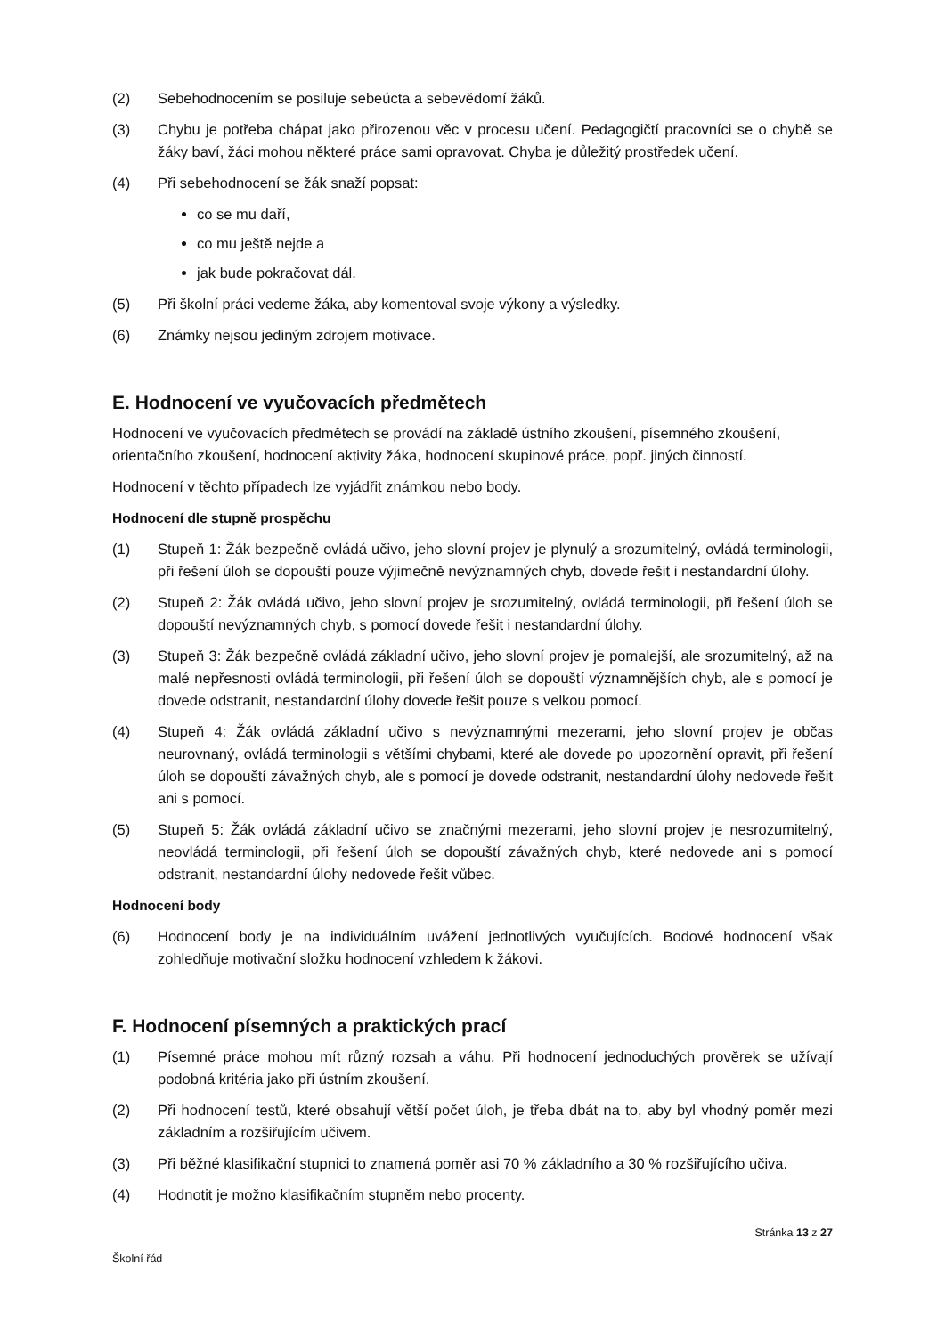(2) Sebehodnocením se posiluje sebeúcta a sebevědomí žáků.
(3) Chybu je potřeba chápat jako přirozenou věc v procesu učení. Pedagogičtí pracovníci se o chybě se žáky baví, žáci mohou některé práce sami opravovat. Chyba je důležitý prostředek učení.
(4) Při sebehodnocení se žák snaží popsat:
co se mu daří,
co mu ještě nejde a
jak bude pokračovat dál.
(5) Při školní práci vedeme žáka, aby komentoval svoje výkony a výsledky.
(6) Známky nejsou jediným zdrojem motivace.
E. Hodnocení ve vyučovacích předmětech
Hodnocení ve vyučovacích předmětech se provádí na základě ústního zkoušení, písemného zkoušení, orientačního zkoušení, hodnocení aktivity žáka, hodnocení skupinové práce, popř. jiných činností.
Hodnocení v těchto případech lze vyjádřit známkou nebo body.
Hodnocení dle stupně prospěchu
(1) Stupeň 1: Žák bezpečně ovládá učivo, jeho slovní projev je plynulý a srozumitelný, ovládá terminologii, při řešení úloh se dopouští pouze výjimečně nevýznamných chyb, dovede řešit i nestandardní úlohy.
(2) Stupeň 2: Žák ovládá učivo, jeho slovní projev je srozumitelný, ovládá terminologii, při řešení úloh se dopouští nevýznamných chyb, s pomocí dovede řešit i nestandardní úlohy.
(3) Stupeň 3: Žák bezpečně ovládá základní učivo, jeho slovní projev je pomalejší, ale srozumitelný, až na malé nepřesnosti ovládá terminologii, při řešení úloh se dopouští významnějších chyb, ale s pomocí je dovede odstranit, nestandardní úlohy dovede řešit pouze s velkou pomocí.
(4) Stupeň 4: Žák ovládá základní učivo s nevýznamnými mezerami, jeho slovní projev je občas neurovnaný, ovládá terminologii s většími chybami, které ale dovede po upozornění opravit, při řešení úloh se dopouští závažných chyb, ale s pomocí je dovede odstranit, nestandardní úlohy nedovede řešit ani s pomocí.
(5) Stupeň 5: Žák ovládá základní učivo se značnými mezerami, jeho slovní projev je nesrozumitelný, neovládá terminologii, při řešení úloh se dopouští závažných chyb, které nedovede ani s pomocí odstranit, nestandardní úlohy nedovede řešit vůbec.
Hodnocení body
(6) Hodnocení body je na individuálním uvážení jednotlivých vyučujících. Bodové hodnocení však zohledňuje motivační složku hodnocení vzhledem k žákovi.
F. Hodnocení písemných a praktických prací
(1) Písemné práce mohou mít různý rozsah a váhu. Při hodnocení jednoduchých prověrek se užívají podobná kritéria jako při ústním zkoušení.
(2) Při hodnocení testů, které obsahují větší počet úloh, je třeba dbát na to, aby byl vhodný poměr mezi základním a rozšiřujícím učivem.
(3) Při běžné klasifikační stupnici to znamená poměr asi 70 % základního a 30 % rozšiřujícího učiva.
(4) Hodnotit je možno klasifikačním stupněm nebo procenty.
Stránka 13 z 27
Školní řád